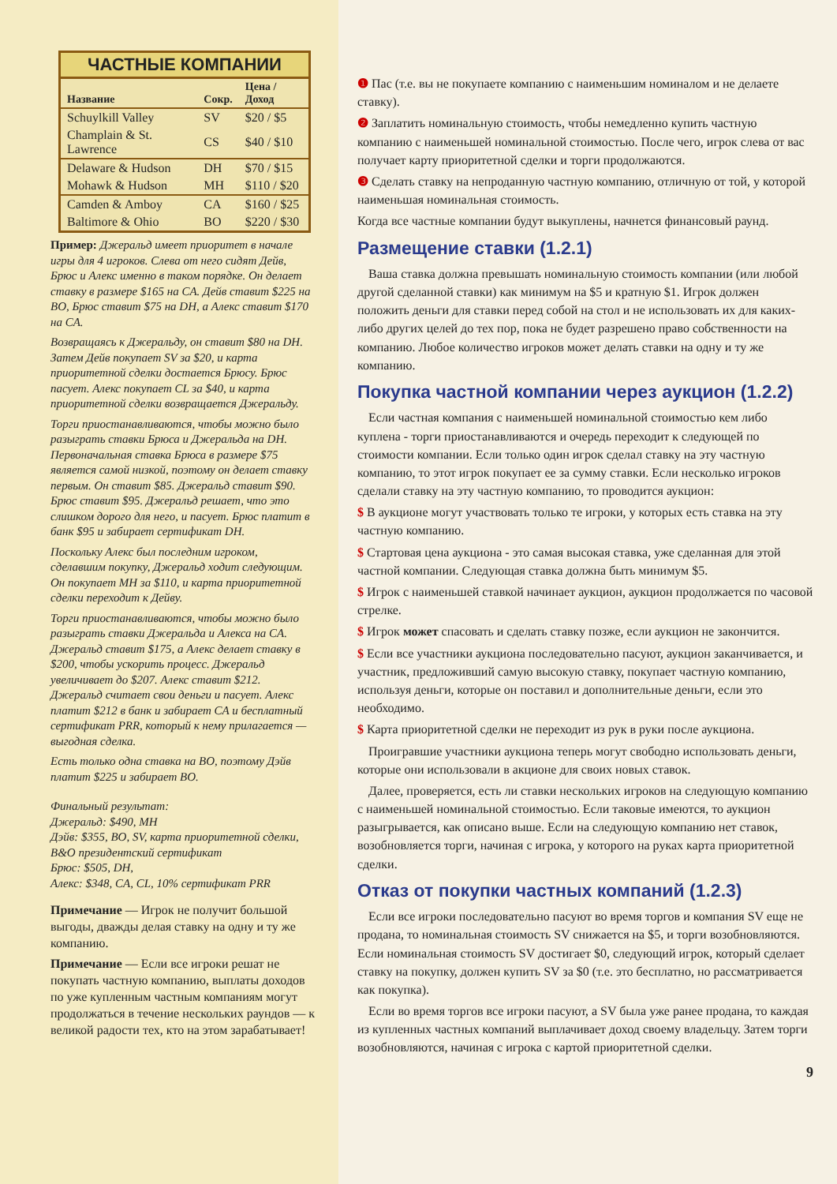ЧАСТНЫЕ КОМПАНИИ
| Название | Сокр. | Цена / Доход |
| --- | --- | --- |
| Schuylkill Valley | SV | $20 / $5 |
| Champlain & St. Lawrence | CS | $40 / $10 |
| Delaware & Hudson | DH | $70 / $15 |
| Mohawk & Hudson | MH | $110 / $20 |
| Camden & Amboy | CA | $160 / $25 |
| Baltimore & Ohio | BO | $220 / $30 |
Пример: Джеральд имеет приоритет в начале игры для 4 игроков. Слева от него сидят Дейв, Брюс и Алекс именно в таком порядке. Он делает ставку в размере $165 на CA. Дейв ставит $225 на BO, Брюс ставит $75 на DH, а Алекс ставит $170 на CA.
Возвращаясь к Джеральду, он ставит $80 на DH. Затем Дейв покупает SV за $20, и карта приоритетной сделки достается Брюсу. Брюс пасует. Алекс покупает CL за $40, и карта приоритетной сделки возвращается Джеральду.
Торги приостанавливаются, чтобы можно было разыграть ставки Брюса и Джеральда на DH. Первоначальная ставка Брюса в размере $75 является самой низкой, поэтому он делает ставку первым. Он ставит $85. Джеральд ставит $90. Брюс ставит $95. Джеральд решает, что это слишком дорого для него, и пасует. Брюс платит в банк $95 и забирает сертификат DH.
Поскольку Алекс был последним игроком, сделавшим покупку, Джеральд ходит следующим. Он покупает MH за $110, и карта приоритетной сделки переходит к Дейву.
Торги приостанавливаются, чтобы можно было разыграть ставки Джеральда и Алекса на CA. Джеральд ставит $175, а Алекс делает ставку в $200, чтобы ускорить процесс. Джеральд увеличивает до $207. Алекс ставит $212. Джеральд считает свои деньги и пасует. Алекс платит $212 в банк и забирает CA и бесплатный сертификат PRR, который к нему прилагается — выгодная сделка.
Есть только одна ставка на BO, поэтому Дэйв платит $225 и забирает BO.
Финальный результат:
Джеральд: $490, MH
Дэйв: $355, BO, SV, карта приоритетной сделки, B&O президентский сертификат
Брюс: $505, DH,
Алекс: $348, CA, CL, 10% сертификат PRR
Примечание — Игрок не получит большой выгоды, дважды делая ставку на одну и ту же компанию.
Примечание — Если все игроки решат не покупать частную компанию, выплаты доходов по уже купленным частным компаниям могут продолжаться в течение нескольких раундов — к великой радости тех, кто на этом зарабатывает!
❶ Пас (т.е. вы не покупаете компанию с наименьшим номиналом и не делаете ставку).
❷ Заплатить номинальную стоимость, чтобы немедленно купить частную компанию с наименьшей номинальной стоимостью. После чего, игрок слева от вас получает карту приоритетной сделки и торги продолжаются.
❸ Сделать ставку на непроданную частную компанию, отличную от той, у которой наименьшая номинальная стоимость.
Когда все частные компании будут выкуплены, начнется финансовый раунд.
Размещение ставки (1.2.1)
Ваша ставка должна превышать номинальную стоимость компании (или любой другой сделанной ставки) как минимум на $5 и кратную $1. Игрок должен положить деньги для ставки перед собой на стол и не использовать их для каких-либо других целей до тех пор, пока не будет разрешено право собственности на компанию. Любое количество игроков может делать ставки на одну и ту же компанию.
Покупка частной компании через аукцион (1.2.2)
Если частная компания с наименьшей номинальной стоимостью кем либо куплена - торги приостанавливаются и очередь переходит к следующей по стоимости компании. Если только один игрок сделал ставку на эту частную компанию, то этот игрок покупает ее за сумму ставки. Если несколько игроков сделали ставку на эту частную компанию, то проводится аукцион:
$ В аукционе могут участвовать только те игроки, у которых есть ставка на эту частную компанию.
$ Стартовая цена аукциона - это самая высокая ставка, уже сделанная для этой частной компании. Следующая ставка должна быть минимум $5.
$ Игрок с наименьшей ставкой начинает аукцион, аукцион продолжается по часовой стрелке.
$ Игрок может спасовать и сделать ставку позже, если аукцион не закончится.
$ Если все участники аукциона последовательно пасуют, аукцион заканчивается, и участник, предложивший самую высокую ставку, покупает частную компанию, используя деньги, которые он поставил и дополнительные деньги, если это необходимо.
$ Карта приоритетной сделки не переходит из рук в руки после аукциона.
Проигравшие участники аукциона теперь могут свободно использовать деньги, которые они использовали в акционе для своих новых ставок.
Далее, проверяется, есть ли ставки нескольких игроков на следующую компанию с наименьшей номинальной стоимостью. Если таковые имеются, то аукцион разыгрывается, как описано выше. Если на следующую компанию нет ставок, возобновляется торги, начиная с игрока, у которого на руках карта приоритетной сделки.
Отказ от покупки частных компаний (1.2.3)
Если все игроки последовательно пасуют во время торгов и компания SV еще не продана, то номинальная стоимость SV снижается на $5, и торги возобновляются. Если номинальная стоимость SV достигает $0, следующий игрок, который сделает ставку на покупку, должен купить SV за $0 (т.е. это бесплатно, но рассматривается как покупка).
Если во время торгов все игроки пасуют, а SV была уже ранее продана, то каждая из купленных частных компаний выплачивает доход своему владельцу. Затем торги возобновляются, начиная с игрока с картой приоритетной сделки.
9